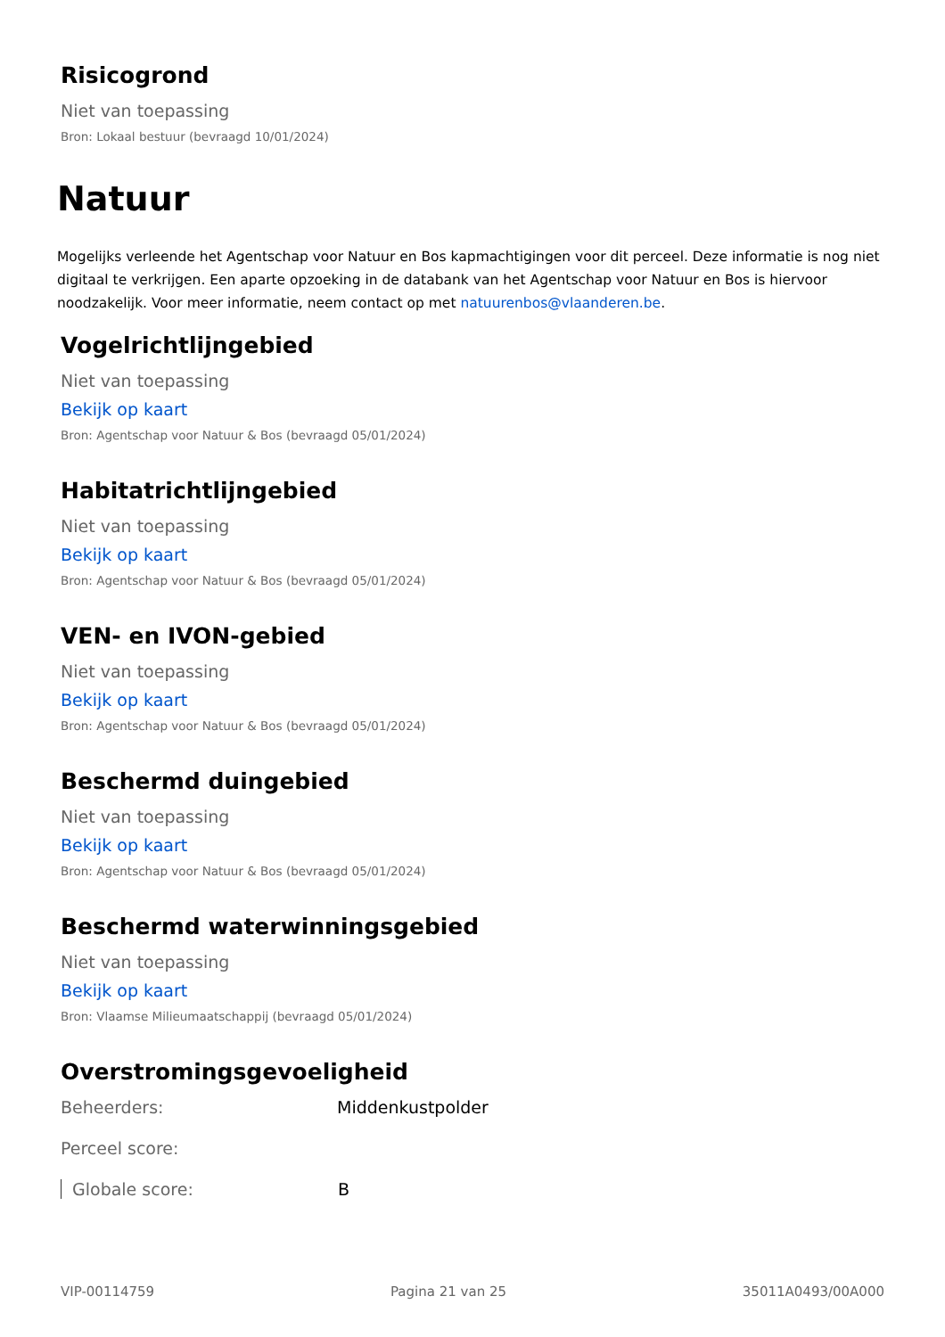Risicogrond
Niet van toepassing
Bron: Lokaal bestuur (bevraagd 10/01/2024)
Natuur
Mogelijks verleende het Agentschap voor Natuur en Bos kapmachtigingen voor dit perceel. Deze informatie is nog niet digitaal te verkrijgen. Een aparte opzoeking in de databank van het Agentschap voor Natuur en Bos is hiervoor noodzakelijk. Voor meer informatie, neem contact op met natuurenbos@vlaanderen.be.
Vogelrichtlijngebied
Niet van toepassing
Bekijk op kaart
Bron: Agentschap voor Natuur & Bos (bevraagd 05/01/2024)
Habitatrichtlijngebied
Niet van toepassing
Bekijk op kaart
Bron: Agentschap voor Natuur & Bos (bevraagd 05/01/2024)
VEN- en IVON-gebied
Niet van toepassing
Bekijk op kaart
Bron: Agentschap voor Natuur & Bos (bevraagd 05/01/2024)
Beschermd duingebied
Niet van toepassing
Bekijk op kaart
Bron: Agentschap voor Natuur & Bos (bevraagd 05/01/2024)
Beschermd waterwinningsgebied
Niet van toepassing
Bekijk op kaart
Bron: Vlaamse Milieumaatschappij (bevraagd 05/01/2024)
Overstromingsgevoeligheid
Beheerders: Middenkustpolder
Perceel score:
Globale score: B
VIP-00114759 Pagina 21 van 25 35011A0493/00A000